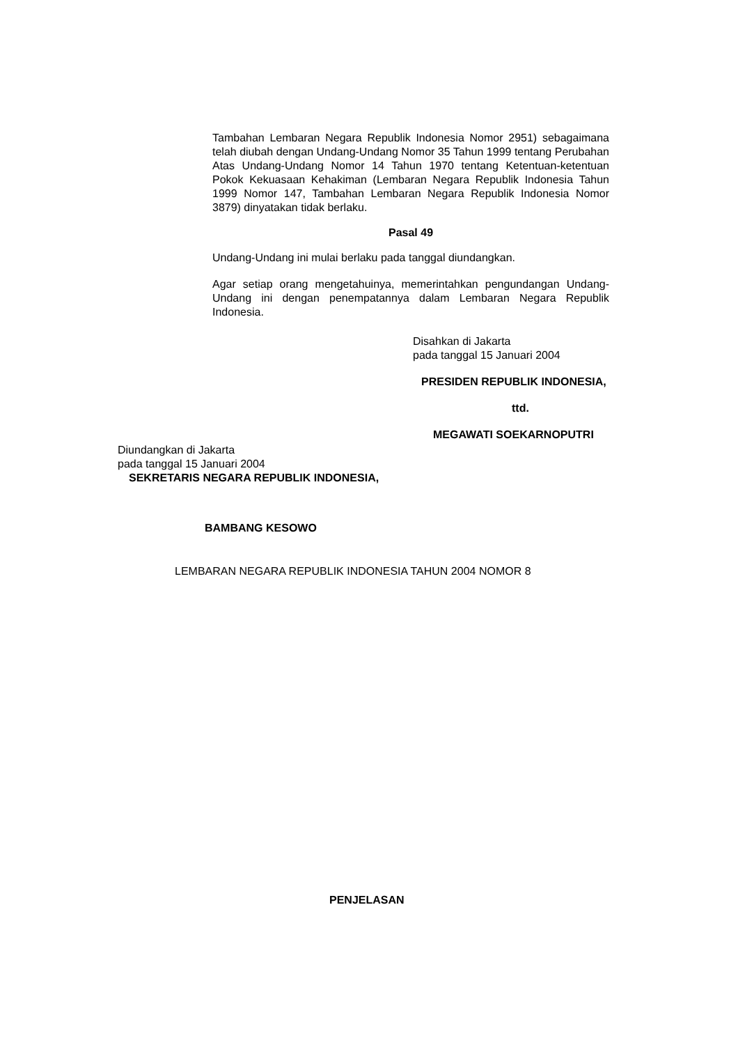Tambahan Lembaran Negara Republik Indonesia Nomor 2951) sebagaimana telah diubah dengan Undang-Undang Nomor 35 Tahun 1999 tentang Perubahan Atas Undang-Undang Nomor 14 Tahun 1970 tentang Ketentuan-ketentuan Pokok Kekuasaan Kehakiman (Lembaran Negara Republik Indonesia Tahun 1999 Nomor 147, Tambahan Lembaran Negara Republik Indonesia Nomor 3879) dinyatakan tidak berlaku.
Pasal 49
Undang-Undang ini mulai berlaku pada tanggal diundangkan.
Agar setiap orang mengetahuinya, memerintahkan pengundangan Undang-Undang ini dengan penempatannya dalam Lembaran Negara Republik Indonesia.
Disahkan di Jakarta
pada tanggal 15 Januari 2004
PRESIDEN REPUBLIK INDONESIA,
ttd.
MEGAWATI SOEKARNOPUTRI
Diundangkan di Jakarta
pada tanggal 15 Januari 2004
SEKRETARIS NEGARA REPUBLIK INDONESIA,
BAMBANG KESOWO
LEMBARAN NEGARA REPUBLIK INDONESIA TAHUN 2004 NOMOR 8
PENJELASAN